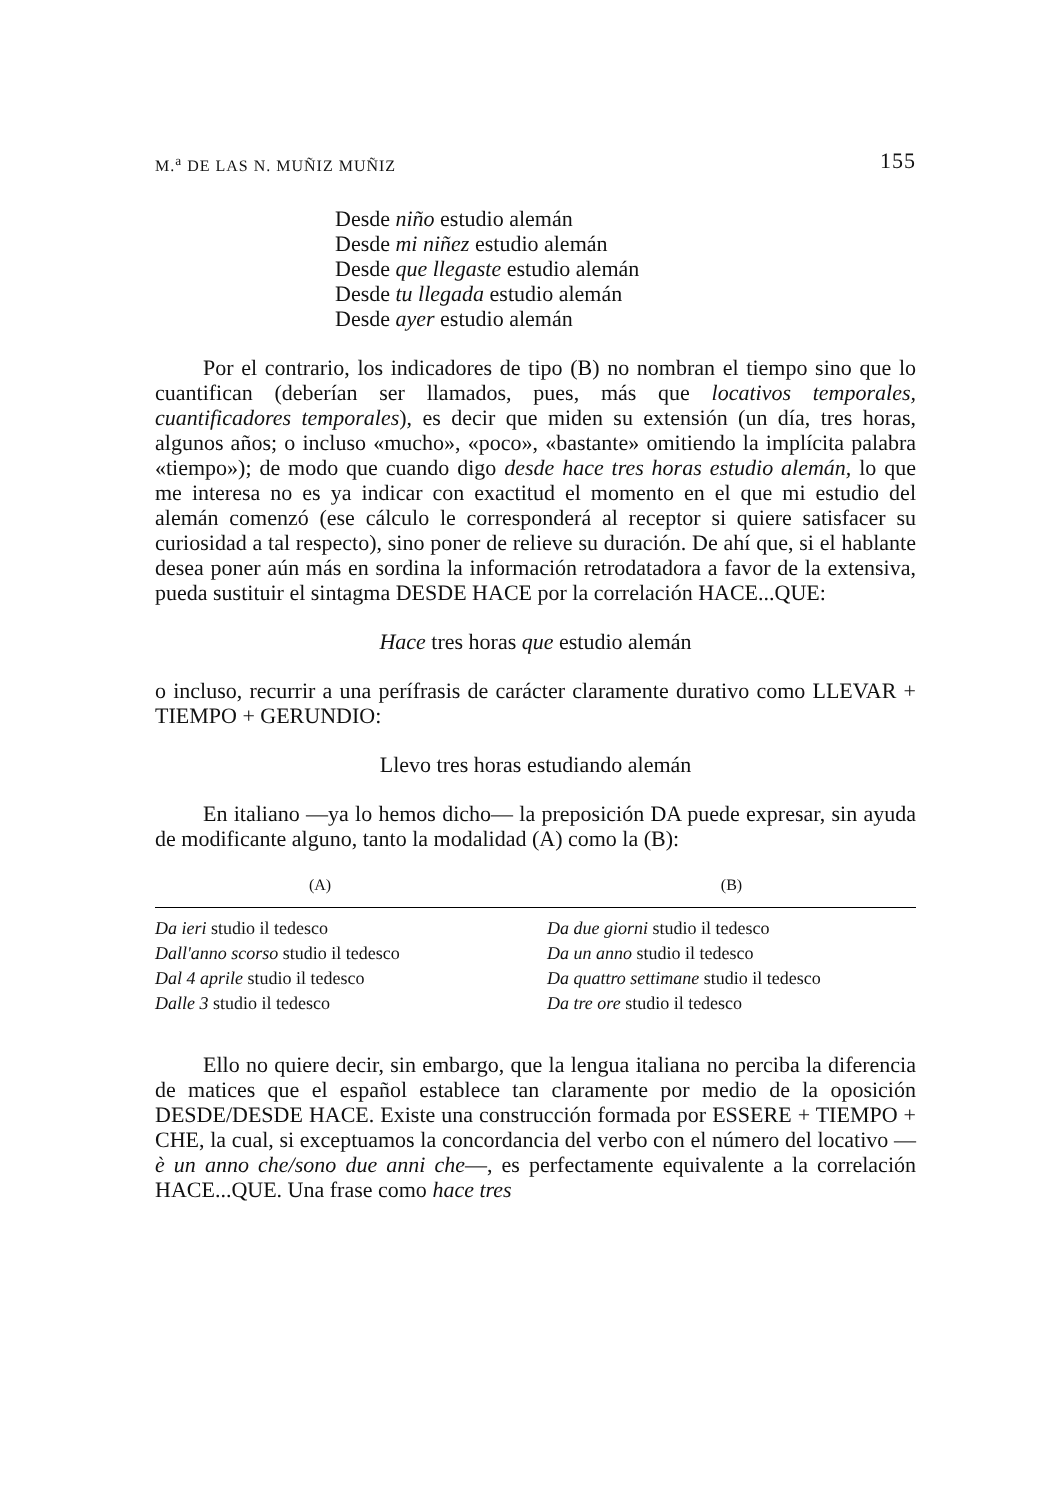M.<sup>a</sup> DE LAS N. MUÑIZ MUÑIZ 155
Desde niño estudio alemán
Desde mi niñez estudio alemán
Desde que llegaste estudio alemán
Desde tu llegada estudio alemán
Desde ayer estudio alemán
Por el contrario, los indicadores de tipo (B) no nombran el tiempo sino que lo cuantifican (deberían ser llamados, pues, más que locativos temporales, cuantificadores temporales), es decir que miden su extensión (un día, tres horas, algunos años; o incluso «mucho», «poco», «bastante» omitiendo la implícita palabra «tiempo»); de modo que cuando digo desde hace tres horas estudio alemán, lo que me interesa no es ya indicar con exactitud el momento en el que mi estudio del alemán comenzó (ese cálculo le corresponderá al receptor si quiere satisfacer su curiosidad a tal respecto), sino poner de relieve su duración. De ahí que, si el hablante desea poner aún más en sordina la información retrodatadora a favor de la extensiva, pueda sustituir el sintagma DESDE HACE por la correlación HACE...QUE:
Hace tres horas que estudio alemán
o incluso, recurrir a una perífrasis de carácter claramente durativo como LLEVAR + TIEMPO + GERUNDIO:
Llevo tres horas estudiando alemán
En italiano —ya lo hemos dicho— la preposición DA puede expresar, sin ayuda de modificante alguno, tanto la modalidad (A) como la (B):
| (A) | | (B) |
| --- | --- | --- |
| Da ieri studio il tedesco | | Da due giorni studio il tedesco |
| Dall'anno scorso studio il tedesco | | Da un anno studio il tedesco |
| Dal 4 aprile studio il tedesco | | Da quattro settimane studio il tedesco |
| Dalle 3 studio il tedesco | | Da tre ore studio il tedesco |
Ello no quiere decir, sin embargo, que la lengua italiana no perciba la diferencia de matices que el español establece tan claramente por medio de la oposición DESDE/DESDE HACE. Existe una construcción formada por ESSERE + TIEMPO + CHE, la cual, si exceptuamos la concordancia del verbo con el número del locativo —è un anno che/sono due anni che—, es perfectamente equivalente a la correlación HACE...QUE. Una frase como hace tres